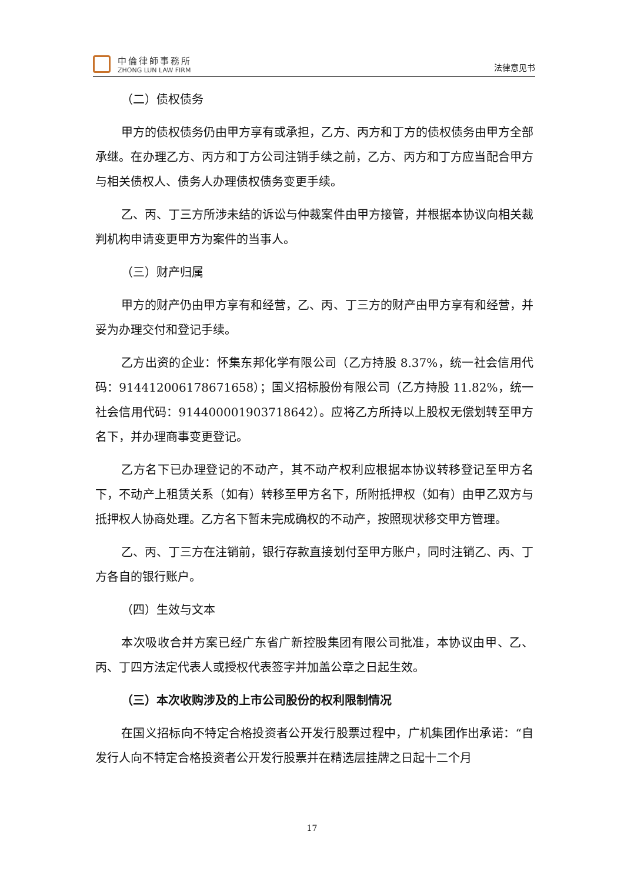中倫律師事務所
ZHONG LUN LAW FIRM
法律意见书
（二）债权债务
甲方的债权债务仍由甲方享有或承担，乙方、丙方和丁方的债权债务由甲方全部承继。在办理乙方、丙方和丁方公司注销手续之前，乙方、丙方和丁方应当配合甲方与相关债权人、债务人办理债权债务变更手续。
乙、丙、丁三方所涉未结的诉讼与仲裁案件由甲方接管，并根据本协议向相关裁判机构申请变更甲方为案件的当事人。
（三）财产归属
甲方的财产仍由甲方享有和经营，乙、丙、丁三方的财产由甲方享有和经营，并妥为办理交付和登记手续。
乙方出资的企业：怀集东邦化学有限公司（乙方持股 8.37%，统一社会信用代码：914412006178671658）；国义招标股份有限公司（乙方持股 11.82%，统一社会信用代码：914400001903718642）。应将乙方所持以上股权无偿划转至甲方名下，并办理商事变更登记。
乙方名下已办理登记的不动产，其不动产权利应根据本协议转移登记至甲方名下，不动产上租赁关系（如有）转移至甲方名下，所附抵押权（如有）由甲乙双方与抵押权人协商处理。乙方名下暂未完成确权的不动产，按照现状移交甲方管理。
乙、丙、丁三方在注销前，银行存款直接划付至甲方账户，同时注销乙、丙、丁方各自的银行账户。
（四）生效与文本
本次吸收合并方案已经广东省广新控股集团有限公司批准，本协议由甲、乙、丙、丁四方法定代表人或授权代表签字并加盖公章之日起生效。
（三）本次收购涉及的上市公司股份的权利限制情况
在国义招标向不特定合格投资者公开发行股票过程中，广机集团作出承诺：“自发行人向不特定合格投资者公开发行股票并在精选层挂牌之日起十二个月
17